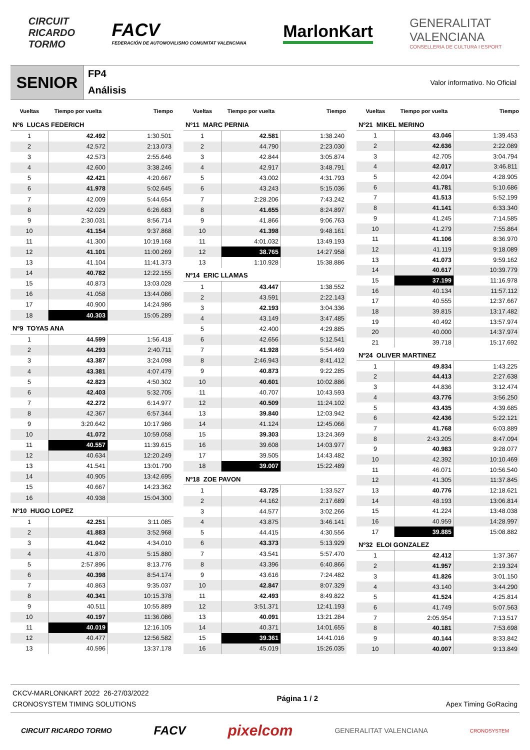CIRCUIT
RICARDO
TORMO
FACV
FEDERACIÓN DE AUTOMOVILISMO COMUNITAT VALENCIANA
MarlonKart
GENERALITAT
VALENCIANA
CONSELLERIA DE CULTURA I ESPORT
SENIOR
FP4
Análisis
Valor informativo. No Oficial
| Vueltas | Tiempo por vuelta | Tiempo |
| --- | --- | --- |
| Nº6 LUCAS FEDERICH | | |
| 1 | 42.492 | 1:30.501 |
| 2 | 42.572 | 2:13.073 |
| 3 | 42.573 | 2:55.646 |
| 4 | 42.600 | 3:38.246 |
| 5 | 42.421 | 4:20.667 |
| 6 | 41.978 | 5:02.645 |
| 7 | 42.009 | 5:44.654 |
| 8 | 42.029 | 6:26.683 |
| 9 | 2:30.031 | 8:56.714 |
| 10 | 41.154 | 9:37.868 |
| 11 | 41.300 | 10:19.168 |
| 12 | 41.101 | 11:00.269 |
| 13 | 41.104 | 11:41.373 |
| 14 | 40.782 | 12:22.155 |
| 15 | 40.873 | 13:03.028 |
| 16 | 41.058 | 13:44.086 |
| 17 | 40.900 | 14:24.986 |
| 18 | 40.303 | 15:05.289 |
| Nº9 TOYAS ANA | | |
| 1 | 44.599 | 1:56.418 |
| 2 | 44.293 | 2:40.711 |
| 3 | 43.387 | 3:24.098 |
| 4 | 43.381 | 4:07.479 |
| 5 | 42.823 | 4:50.302 |
| 6 | 42.403 | 5:32.705 |
| 7 | 42.272 | 6:14.977 |
| 8 | 42.367 | 6:57.344 |
| 9 | 3:20.642 | 10:17.986 |
| 10 | 41.072 | 10:59.058 |
| 11 | 40.557 | 11:39.615 |
| 12 | 40.634 | 12:20.249 |
| 13 | 41.541 | 13:01.790 |
| 14 | 40.905 | 13:42.695 |
| 15 | 40.667 | 14:23.362 |
| 16 | 40.938 | 15:04.300 |
| Nº10 HUGO LOPEZ | | |
| 1 | 42.251 | 3:11.085 |
| 2 | 41.883 | 3:52.968 |
| 3 | 41.042 | 4:34.010 |
| 4 | 41.870 | 5:15.880 |
| 5 | 2:57.896 | 8:13.776 |
| 6 | 40.398 | 8:54.174 |
| 7 | 40.863 | 9:35.037 |
| 8 | 40.341 | 10:15.378 |
| 9 | 40.511 | 10:55.889 |
| 10 | 40.197 | 11:36.086 |
| 11 | 40.019 | 12:16.105 |
| 12 | 40.477 | 12:56.582 |
| 13 | 40.596 | 13:37.178 |
| Vueltas | Tiempo por vuelta | Tiempo |
| --- | --- | --- |
| Nº11 MARC PERNIA | | |
| 1 | 42.581 | 1:38.240 |
| 2 | 44.790 | 2:23.030 |
| 3 | 42.844 | 3:05.874 |
| 4 | 42.917 | 3:48.791 |
| 5 | 43.002 | 4:31.793 |
| 6 | 43.243 | 5:15.036 |
| 7 | 2:28.206 | 7:43.242 |
| 8 | 41.655 | 8:24.897 |
| 9 | 41.866 | 9:06.763 |
| 10 | 41.398 | 9:48.161 |
| 11 | 4:01.032 | 13:49.193 |
| 12 | 38.765 | 14:27.958 |
| 13 | 1:10.928 | 15:38.886 |
| Nº14 ERIC LLAMAS | | |
| 1 | 43.447 | 1:38.552 |
| 2 | 43.591 | 2:22.143 |
| 3 | 42.193 | 3:04.336 |
| 4 | 43.149 | 3:47.485 |
| 5 | 42.400 | 4:29.885 |
| 6 | 42.656 | 5:12.541 |
| 7 | 41.928 | 5:54.469 |
| 8 | 2:46.943 | 8:41.412 |
| 9 | 40.873 | 9:22.285 |
| 10 | 40.601 | 10:02.886 |
| 11 | 40.707 | 10:43.593 |
| 12 | 40.509 | 11:24.102 |
| 13 | 39.840 | 12:03.942 |
| 14 | 41.124 | 12:45.066 |
| 15 | 39.303 | 13:24.369 |
| 16 | 39.608 | 14:03.977 |
| 17 | 39.505 | 14:43.482 |
| 18 | 39.007 | 15:22.489 |
| Nº18 ZOE PAVON | | |
| 1 | 43.725 | 1:33.527 |
| 2 | 44.162 | 2:17.689 |
| 3 | 44.577 | 3:02.266 |
| 4 | 43.875 | 3:46.141 |
| 5 | 44.415 | 4:30.556 |
| 6 | 43.373 | 5:13.929 |
| 7 | 43.541 | 5:57.470 |
| 8 | 43.396 | 6:40.866 |
| 9 | 43.616 | 7:24.482 |
| 10 | 42.847 | 8:07.329 |
| 11 | 42.493 | 8:49.822 |
| 12 | 3:51.371 | 12:41.193 |
| 13 | 40.091 | 13:21.284 |
| 14 | 40.371 | 14:01.655 |
| 15 | 39.361 | 14:41.016 |
| 16 | 45.019 | 15:26.035 |
| Vueltas | Tiempo por vuelta | Tiempo |
| --- | --- | --- |
| Nº21 MIKEL MERINO | | |
| 1 | 43.046 | 1:39.453 |
| 2 | 42.636 | 2:22.089 |
| 3 | 42.705 | 3:04.794 |
| 4 | 42.017 | 3:46.811 |
| 5 | 42.094 | 4:28.905 |
| 6 | 41.781 | 5:10.686 |
| 7 | 41.513 | 5:52.199 |
| 8 | 41.141 | 6:33.340 |
| 9 | 41.245 | 7:14.585 |
| 10 | 41.279 | 7:55.864 |
| 11 | 41.106 | 8:36.970 |
| 12 | 41.119 | 9:18.089 |
| 13 | 41.073 | 9:59.162 |
| 14 | 40.617 | 10:39.779 |
| 15 | 37.199 | 11:16.978 |
| 16 | 40.134 | 11:57.112 |
| 17 | 40.555 | 12:37.667 |
| 18 | 39.815 | 13:17.482 |
| 19 | 40.492 | 13:57.974 |
| 20 | 40.000 | 14:37.974 |
| 21 | 39.718 | 15:17.692 |
| Nº24 OLIVER MARTINEZ | | |
| 1 | 49.834 | 1:43.225 |
| 2 | 44.413 | 2:27.638 |
| 3 | 44.836 | 3:12.474 |
| 4 | 43.776 | 3:56.250 |
| 5 | 43.435 | 4:39.685 |
| 6 | 42.436 | 5:22.121 |
| 7 | 41.768 | 6:03.889 |
| 8 | 2:43.205 | 8:47.094 |
| 9 | 40.983 | 9:28.077 |
| 10 | 42.392 | 10:10.469 |
| 11 | 46.071 | 10:56.540 |
| 12 | 41.305 | 11:37.845 |
| 13 | 40.776 | 12:18.621 |
| 14 | 48.193 | 13:06.814 |
| 15 | 41.224 | 13:48.038 |
| 16 | 40.959 | 14:28.997 |
| 17 | 39.885 | 15:08.882 |
| Nº32 ELOI GONZALEZ | | |
| 1 | 42.412 | 1:37.367 |
| 2 | 41.957 | 2:19.324 |
| 3 | 41.826 | 3:01.150 |
| 4 | 43.140 | 3:44.290 |
| 5 | 41.524 | 4:25.814 |
| 6 | 41.749 | 5:07.563 |
| 7 | 2:05.954 | 7:13.517 |
| 8 | 40.181 | 7:53.698 |
| 9 | 40.144 | 8:33.842 |
| 10 | 40.007 | 9:13.849 |
CKCV-MARLONKART 2022 26-27/03/2022
CRONOSYSTEM TIMING SOLUTIONS
Página 1 / 2 Apex Timing GoRacing
CIRCUIT RICARDO TORMO
FACV
pixelcom
GENERALITAT VALENCIANA
CRONOSYSTEM